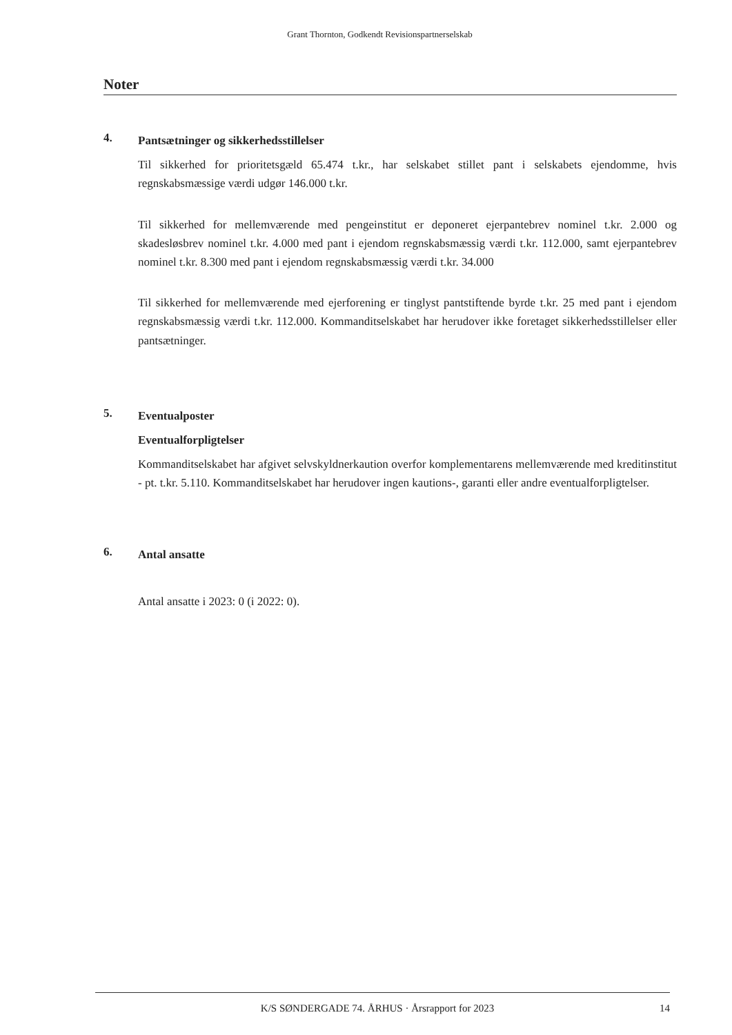Grant Thornton, Godkendt Revisionspartnerselskab
Noter
4.
Pantsætninger og sikkerhedsstillelser
Til sikkerhed for prioritetsgæld 65.474 t.kr., har selskabet stillet pant i selskabets ejendomme, hvis regnskabsmæssige værdi udgør 146.000 t.kr.
Til sikkerhed for mellemværende med pengeinstitut er deponeret ejerpantebrev nominel t.kr. 2.000 og skadesløsbrev nominel t.kr. 4.000 med pant i ejendom regnskabsmæssig værdi t.kr. 112.000, samt ejerpantebrev nominel t.kr. 8.300 med pant i ejendom regnskabsmæssig værdi t.kr. 34.000
Til sikkerhed for mellemværende med ejerforening er tinglyst pantstiftende byrde t.kr. 25 med pant i ejendom regnskabsmæssig værdi t.kr. 112.000. Kommanditselskabet har herudover ikke foretaget sikkerhedsstillelser eller pantsætninger.
5.
Eventualposter
Eventualforpligtelser
Kommanditselskabet har afgivet selvskyldnerkaution overfor komplementarens mellemværende med kreditinstitut - pt. t.kr. 5.110. Kommanditselskabet har herudover ingen kautions-, garanti eller andre eventualforpligtelser.
6.
Antal ansatte
Antal ansatte i 2023: 0 (i 2022: 0).
K/S SØNDERGADE 74. ÅRHUS · Årsrapport for 2023 14